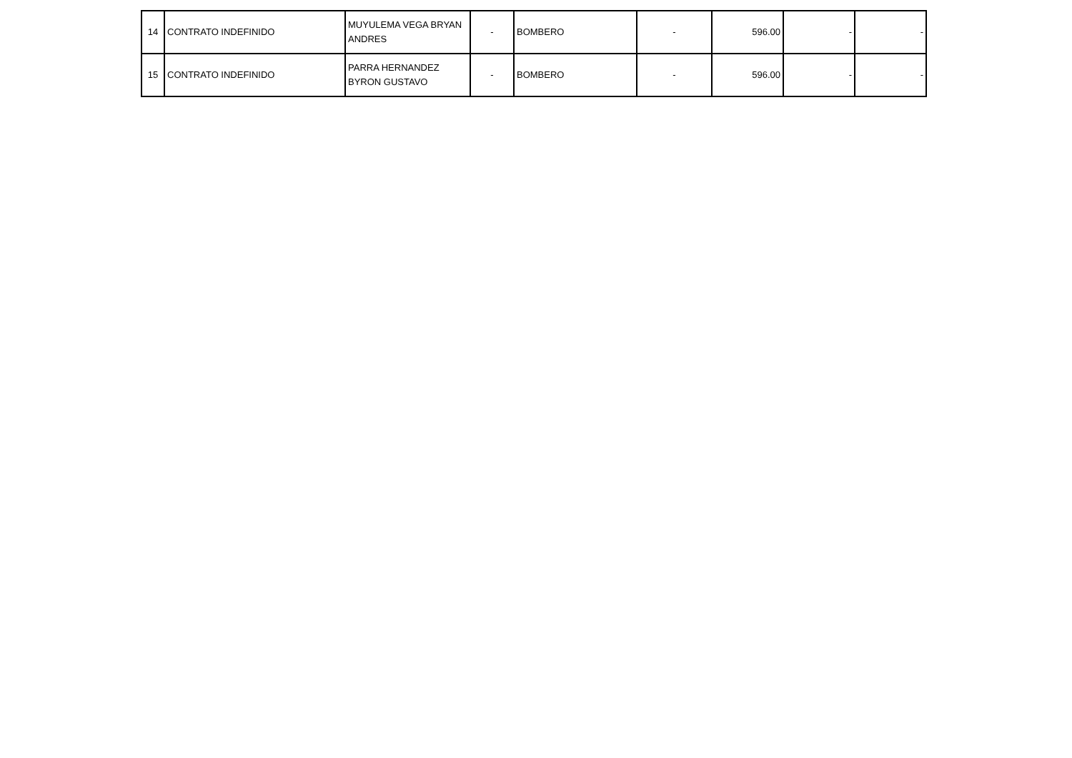| 14 | CONTRATO INDEFINIDO | MUYULEMA VEGA BRYAN ANDRES | - | BOMBERO | - | 596.00 | - | - |
| 15 | CONTRATO INDEFINIDO | PARRA HERNANDEZ BYRON GUSTAVO | - | BOMBERO | - | 596.00 | - | - |